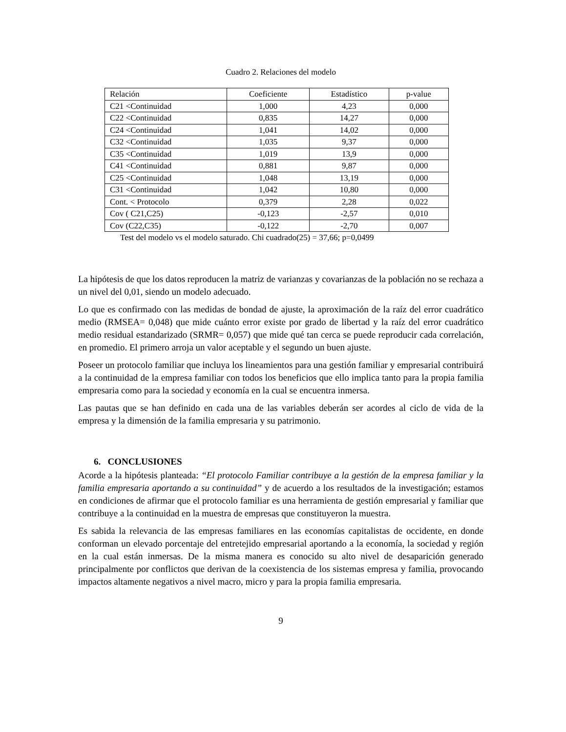Cuadro 2. Relaciones del modelo
| Relación | Coeficiente | Estadístico | p-value |
| --- | --- | --- | --- |
| C21 <Continuidad | 1,000 | 4,23 | 0,000 |
| C22 <Continuidad | 0,835 | 14,27 | 0,000 |
| C24 <Continuidad | 1,041 | 14,02 | 0,000 |
| C32 <Continuidad | 1,035 | 9,37 | 0,000 |
| C35 <Continuidad | 1,019 | 13,9 | 0,000 |
| C41 <Continuidad | 0,881 | 9,87 | 0,000 |
| C25 <Continuidad | 1,048 | 13,19 | 0,000 |
| C31 <Continuidad | 1,042 | 10,80 | 0,000 |
| Cont. < Protocolo | 0,379 | 2,28 | 0,022 |
| Cov ( C21,C25) | -0,123 | -2,57 | 0,010 |
| Cov (C22,C35) | -0,122 | -2,70 | 0,007 |
Test del modelo vs el modelo saturado. Chi cuadrado(25) = 37,66; p=0,0499
La hipótesis de que los datos reproducen la matriz de varianzas y covarianzas de la población no se rechaza a un nivel del 0,01, siendo un modelo adecuado.
Lo que es confirmado con las medidas de bondad de ajuste, la aproximación de la raíz del error cuadrático medio (RMSEA= 0,048) que mide cuánto error existe por grado de libertad y la raíz del error cuadrático medio residual estandarizado (SRMR= 0,057) que mide qué tan cerca se puede reproducir cada correlación, en promedio. El primero arroja un valor aceptable y el segundo un buen ajuste.
Poseer un protocolo familiar que incluya los lineamientos para una gestión familiar y empresarial contribuirá a la continuidad de la empresa familiar con todos los beneficios que ello implica tanto para la propia familia empresaria como para la sociedad y economía en la cual se encuentra inmersa.
Las pautas que se han definido en cada una de las variables deberán ser acordes al ciclo de vida de la empresa y la dimensión de la familia empresaria y su patrimonio.
6. CONCLUSIONES
Acorde a la hipótesis planteada: “El protocolo Familiar contribuye a la gestión de la empresa familiar y la familia empresaria aportando a su continuidad” y de acuerdo a los resultados de la investigación; estamos en condiciones de afirmar que el protocolo familiar es una herramienta de gestión empresarial y familiar que contribuye a la continuidad en la muestra de empresas que constituyeron la muestra.
Es sabida la relevancia de las empresas familiares en las economías capitalistas de occidente, en donde conforman un elevado porcentaje del entretejido empresarial aportando a la economía, la sociedad y región en la cual están inmersas. De la misma manera es conocido su alto nivel de desaparición generado principalmente por conflictos que derivan de la coexistencia de los sistemas empresa y familia, provocando impactos altamente negativos a nivel macro, micro y para la propia familia empresaria.
9